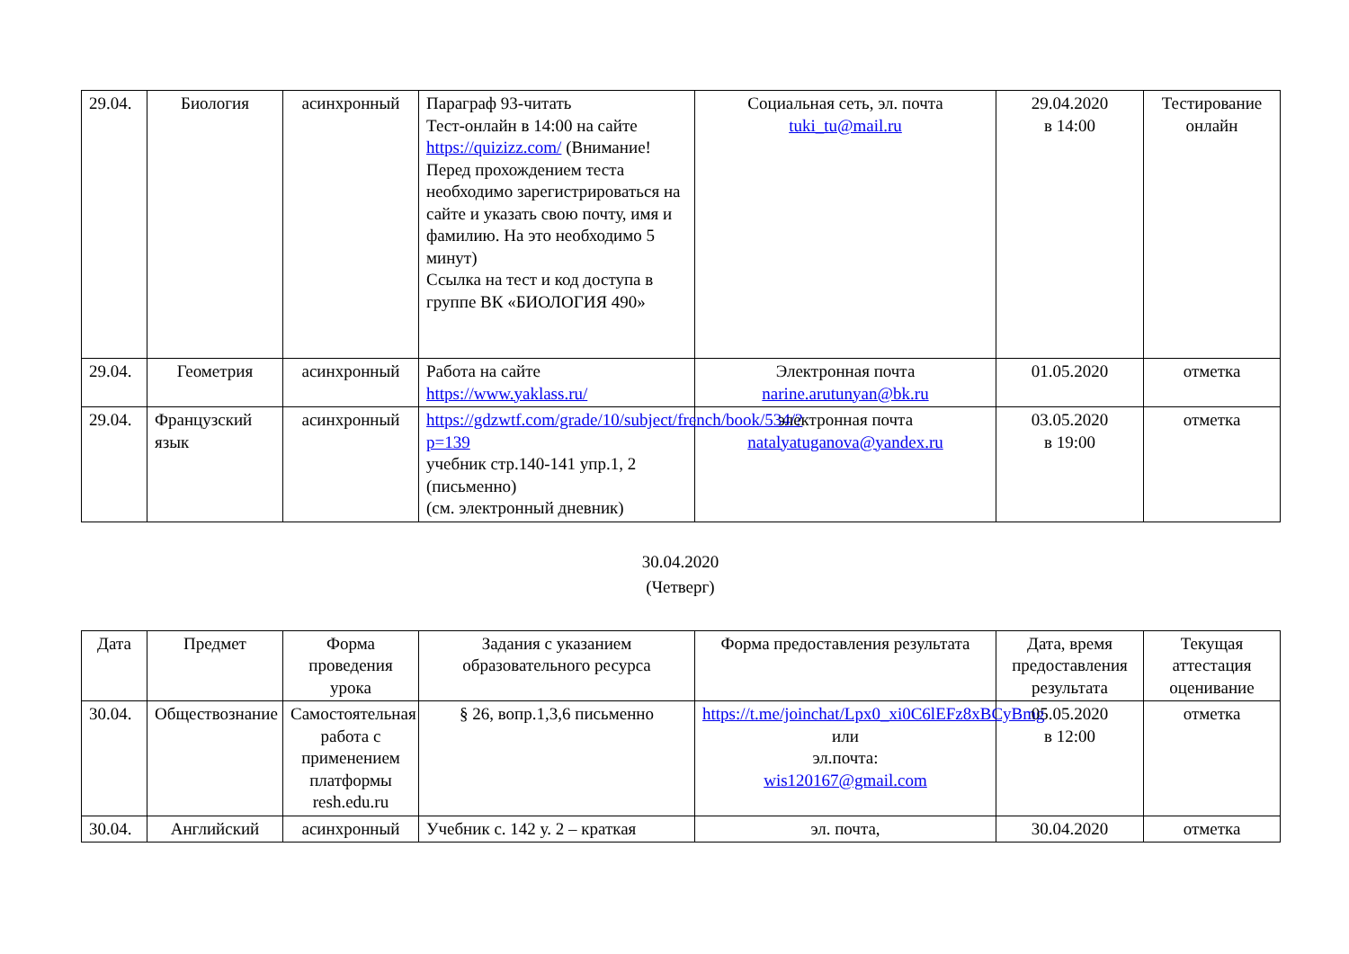| 29.04. | Биология | асинхронный | Параграф 93-читать Тест-онлайн в 14:00 на сайте https://quizizz.com/ (Внимание! Перед прохождением теста необходимо зарегистрироваться на сайте и указать свою почту, имя и фамилию. На это необходимо 5 минут) Ссылка на тест и код доступа в группе ВК «БИОЛОГИЯ 490» | Социальная сеть, эл. почта tuki_tu@mail.ru | 29.04.2020 в 14:00 | Тестирование онлайн |
| 29.04. | Геометрия | асинхронный | Работа на сайте https://www.yaklass.ru/ | Электронная почта narine.arutunyan@bk.ru | 01.05.2020 | отметка |
| 29.04. | Французский язык | асинхронный | https://gdzwtf.com/grade/10/subject/french/book/534/?p=139 учебник стр.140-141 упр.1, 2 (письменно) (см. электронный дневник) | электронная почта natalyatuganova@yandex.ru | 03.05.2020 в 19:00 | отметка |
30.04.2020
(Четверг)
| Дата | Предмет | Форма проведения урока | Задания с указанием образовательного ресурса | Форма предоставления результата | Дата, время предоставления результата | Текущая аттестация оценивание |
| 30.04. | Обществознание | Самостоятельная работа с применением платформы resh.edu.ru | § 26, вопр.1,3,6 письменно | https://t.me/joinchat/Lpx0_xi0C6lEFz8xBCyBmg или эл.почта: wis120167@gmail.com | 05.05.2020 в 12:00 | отметка |
| 30.04. | Английский | асинхронный | Учебник с. 142 у. 2 – краткая | эл. почта, | 30.04.2020 | отметка |